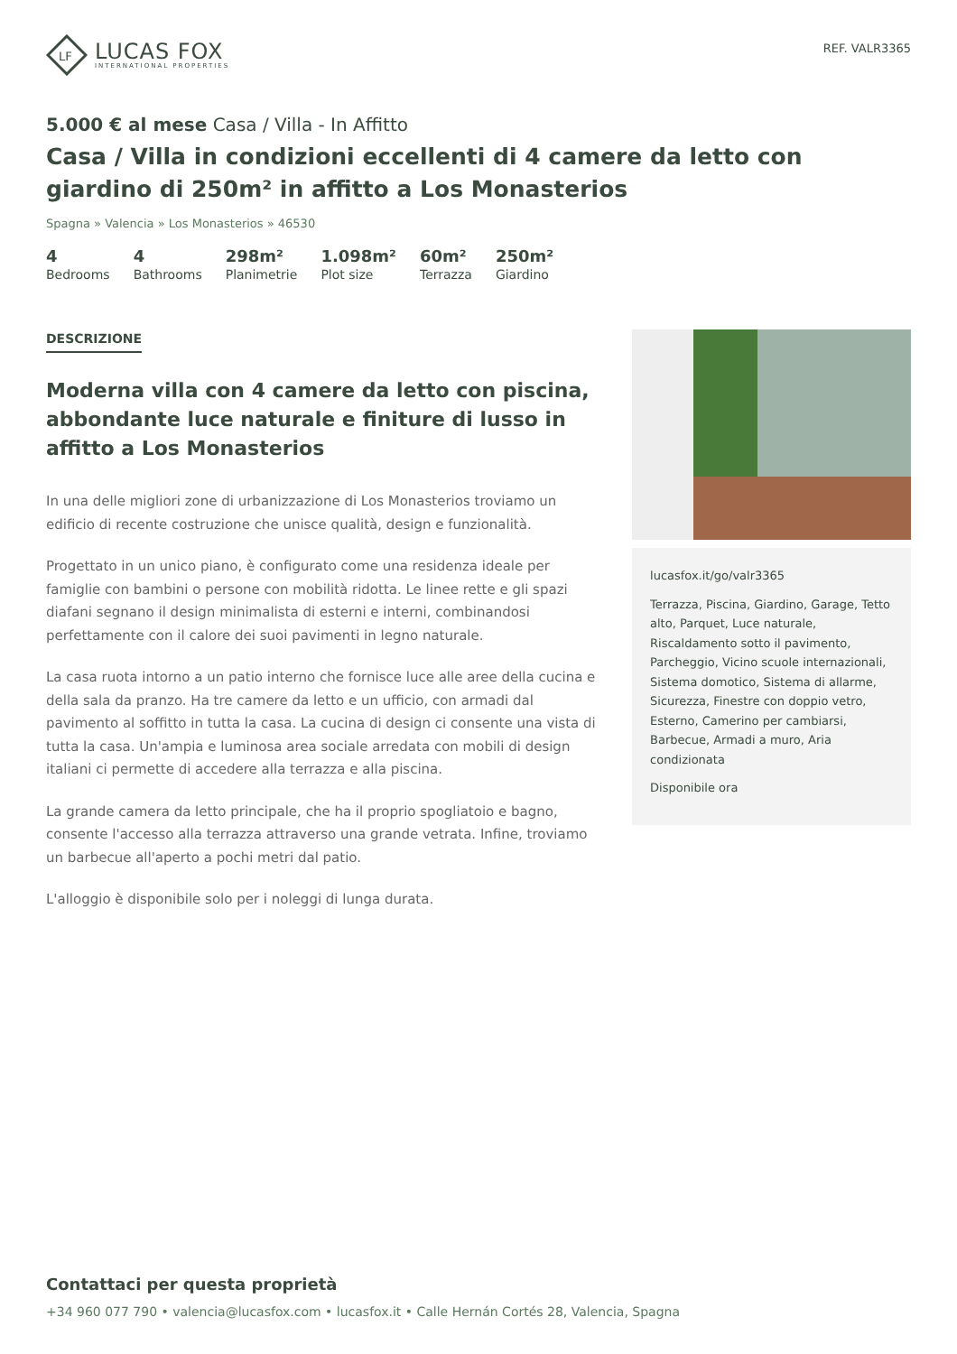LF
LUCAS FOX
INTERNATIONAL PROPERTIES
REF. VALR3365
5.000 € al mese Casa / Villa - In Affitto
Casa / Villa in condizioni eccellenti di 4 camere da letto con giardino di 250m² in affitto a Los Monasterios
Spagna » Valencia » Los Monasterios » 46530
4
Bedrooms
4
Bathrooms
298m²
Planimetrie
1.098m²
Plot size
60m²
Terrazza
250m²
Giardino
DESCRIZIONE
Moderna villa con 4 camere da letto con piscina, abbondante luce naturale e finiture di lusso in affitto a Los Monasterios
In una delle migliori zone di urbanizzazione di Los Monasterios troviamo un edificio di recente costruzione che unisce qualità, design e funzionalità.
Progettato in un unico piano, è configurato come una residenza ideale per famiglie con bambini o persone con mobilità ridotta. Le linee rette e gli spazi diafani segnano il design minimalista di esterni e interni, combinandosi perfettamente con il calore dei suoi pavimenti in legno naturale.
La casa ruota intorno a un patio interno che fornisce luce alle aree della cucina e della sala da pranzo. Ha tre camere da letto e un ufficio, con armadi dal pavimento al soffitto in tutta la casa. La cucina di design ci consente una vista di tutta la casa. Un'ampia e luminosa area sociale arredata con mobili di design italiani ci permette di accedere alla terrazza e alla piscina.
La grande camera da letto principale, che ha il proprio spogliatoio e bagno, consente l'accesso alla terrazza attraverso una grande vetrata. Infine, troviamo un barbecue all'aperto a pochi metri dal patio.
L'alloggio è disponibile solo per i noleggi di lunga durata.
lucasfox.it/go/valr3365
Terrazza, Piscina, Giardino, Garage, Tetto alto, Parquet, Luce naturale, Riscaldamento sotto il pavimento, Parcheggio, Vicino scuole internazionali, Sistema domotico, Sistema di allarme, Sicurezza, Finestre con doppio vetro, Esterno, Camerino per cambiarsi, Barbecue, Armadi a muro, Aria condizionata
Disponibile ora
Contattaci per questa proprietà
+34 960 077 790 • valencia@lucasfox.com • lucasfox.it • Calle Hernán Cortés 28, Valencia, Spagna